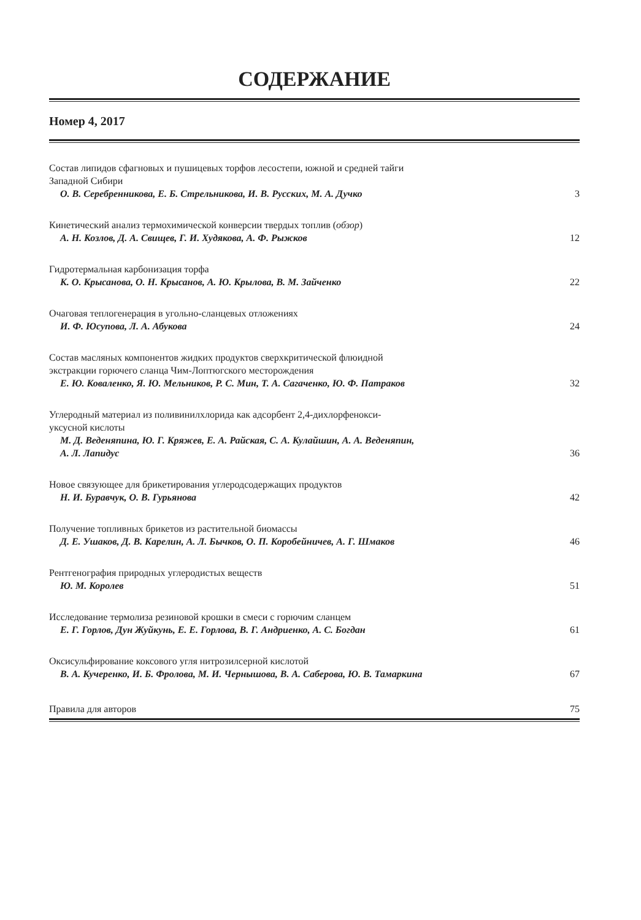СОДЕРЖАНИЕ
Номер 4, 2017
Состав липидов сфагновых и пушицевых торфов лесостепи, южной и средней тайги
Западной Сибири
О. В. Серебренникова, Е. Б. Стрельникова, И. В. Русских, М. А. Дучко 3
Кинетический анализ термохимической конверсии твердых топлив (обзор)
А. Н. Козлов, Д. А. Свищев, Г. И. Худякова, А. Ф. Рыжков 12
Гидротермальная карбонизация торфа
К. О. Крысанова, О. Н. Крысанов, А. Ю. Крылова, В. М. Зайченко 22
Очаговая теплогенерация в угольно-сланцевых отложениях
И. Ф. Юсупова, Л. А. Абукова 24
Состав масляных компонентов жидких продуктов сверхкритической флюидной
экстракции горючего сланца Чим-Лоптюгского месторождения
Е. Ю. Коваленко, Я. Ю. Мельников, Р. С. Мин, Т. А. Сагаченко, Ю. Ф. Патраков 32
Углеродный материал из поливинилхлорида как адсорбент 2,4-дихлорфенокси-
уксусной кислоты
М. Д. Веденяпина, Ю. Г. Кряжев, Е. А. Райская, С. А. Кулайшин, А. А. Веденяпин,
А. Л. Лапидус 36
Новое связующее для брикетирования углеродсодержащих продуктов
Н. И. Буравчук, О. В. Гурьянова 42
Получение топливных брикетов из растительной биомассы
Д. Е. Ушаков, Д. В. Карелин, А. Л. Бычков, О. П. Коробейничев, А. Г. Шмаков 46
Рентгенография природных углеродистых веществ
Ю. М. Королев 51
Исследование термолиза резиновой крошки в смеси с горючим сланцем
Е. Г. Горлов, Дун Жуйкунь, Е. Е. Горлова, В. Г. Андриенко, А. С. Богдан 61
Оксисульфирование коксового угля нитрозилсерной кислотой
В. А. Кучеренко, И. Б. Фролова, М. И. Чернышова, В. А. Саберова, Ю. В. Тамаркина 67
Правила для авторов 75